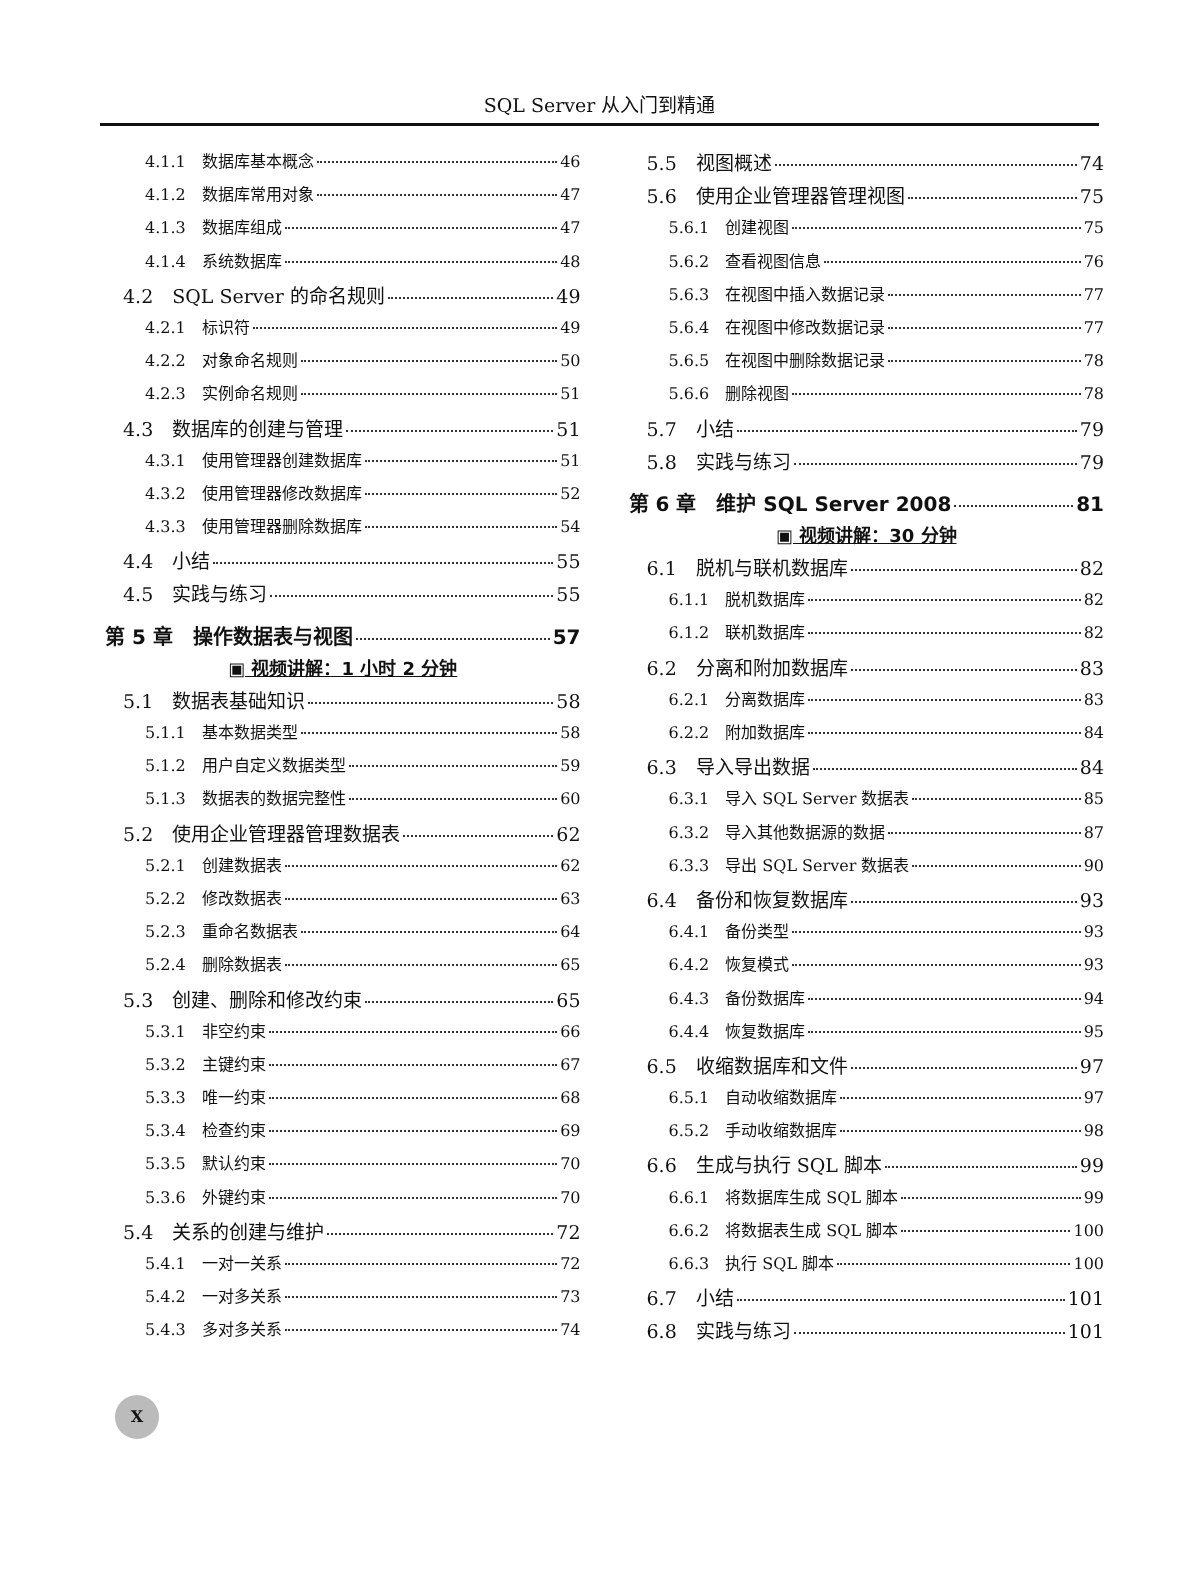SQL Server 从入门到精通
4.1.1　数据库基本概念 46
4.1.2　数据库常用对象 47
4.1.3　数据库组成 47
4.1.4　系统数据库 48
4.2　SQL Server 的命名规则 49
4.2.1　标识符 49
4.2.2　对象命名规则 50
4.2.3　实例命名规则 51
4.3　数据库的创建与管理 51
4.3.1　使用管理器创建数据库 51
4.3.2　使用管理器修改数据库 52
4.3.3　使用管理器删除数据库 54
4.4　小结 55
4.5　实践与练习 55
第 5 章　操作数据表与视图 57
▣ 视频讲解：1 小时 2 分钟
5.1　数据表基础知识 58
5.1.1　基本数据类型 58
5.1.2　用户自定义数据类型 59
5.1.3　数据表的数据完整性 60
5.2　使用企业管理器管理数据表 62
5.2.1　创建数据表 62
5.2.2　修改数据表 63
5.2.3　重命名数据表 64
5.2.4　删除数据表 65
5.3　创建、删除和修改约束 65
5.3.1　非空约束 66
5.3.2　主键约束 67
5.3.3　唯一约束 68
5.3.4　检查约束 69
5.3.5　默认约束 70
5.3.6　外键约束 70
5.4　关系的创建与维护 72
5.4.1　一对一关系 72
5.4.2　一对多关系 73
5.4.3　多对多关系 74
5.5　视图概述 74
5.6　使用企业管理器管理视图 75
5.6.1　创建视图 75
5.6.2　查看视图信息 76
5.6.3　在视图中插入数据记录 77
5.6.4　在视图中修改数据记录 77
5.6.5　在视图中删除数据记录 78
5.6.6　删除视图 78
5.7　小结 79
5.8　实践与练习 79
第 6 章　维护 SQL Server 2008 81
▣ 视频讲解：30 分钟
6.1　脱机与联机数据库 82
6.1.1　脱机数据库 82
6.1.2　联机数据库 82
6.2　分离和附加数据库 83
6.2.1　分离数据库 83
6.2.2　附加数据库 84
6.3　导入导出数据 84
6.3.1　导入 SQL Server 数据表 85
6.3.2　导入其他数据源的数据 87
6.3.3　导出 SQL Server 数据表 90
6.4　备份和恢复数据库 93
6.4.1　备份类型 93
6.4.2　恢复模式 93
6.4.3　备份数据库 94
6.4.4　恢复数据库 95
6.5　收缩数据库和文件 97
6.5.1　自动收缩数据库 97
6.5.2　手动收缩数据库 98
6.6　生成与执行 SQL 脚本 99
6.6.1　将数据库生成 SQL 脚本 99
6.6.2　将数据表生成 SQL 脚本 100
6.6.3　执行 SQL 脚本 100
6.7　小结 101
6.8　实践与练习 101
X